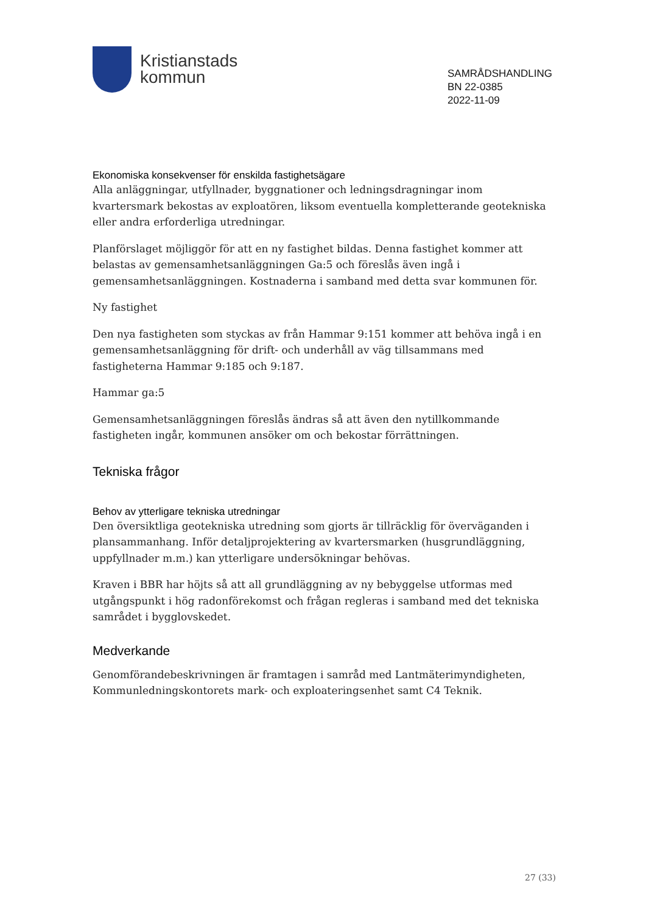Kristianstads
kommun
SAMRÅDSHANDLING
BN 22-0385
2022-11-09
Ekonomiska konsekvenser för enskilda fastighetsägare
Alla anläggningar, utfyllnader, byggnationer och ledningsdragningar inom kvartersmark bekostas av exploatören, liksom eventuella kompletterande geotekniska eller andra erforderliga utredningar.
Planförslaget möjliggör för att en ny fastighet bildas. Denna fastighet kommer att belastas av gemensamhetsanläggningen Ga:5 och föreslås även ingå i gemensamhetsanläggningen. Kostnaderna i samband med detta svar kommunen för.
Ny fastighet
Den nya fastigheten som styckas av från Hammar 9:151 kommer att behöva ingå i en gemensamhetsanläggning för drift- och underhåll av väg tillsammans med fastigheterna Hammar 9:185 och 9:187.
Hammar ga:5
Gemensamhetsanläggningen föreslås ändras så att även den nytillkommande fastigheten ingår, kommunen ansöker om och bekostar förrättningen.
Tekniska frågor
Behov av ytterligare tekniska utredningar
Den översiktliga geotekniska utredning som gjorts är tillräcklig för överväganden i plansammanhang. Inför detaljprojektering av kvartersmarken (husgrundläggning, uppfyllnader m.m.) kan ytterligare undersökningar behövas.
Kraven i BBR har höjts så att all grundläggning av ny bebyggelse utformas med utgångspunkt i hög radonförekomst och frågan regleras i samband med det tekniska samrådet i bygglovskedet.
Medverkande
Genomförandebeskrivningen är framtagen i samråd med Lantmäterimyndigheten, Kommunledningskontorets mark- och exploateringsenhet samt C4 Teknik.
27 (33)